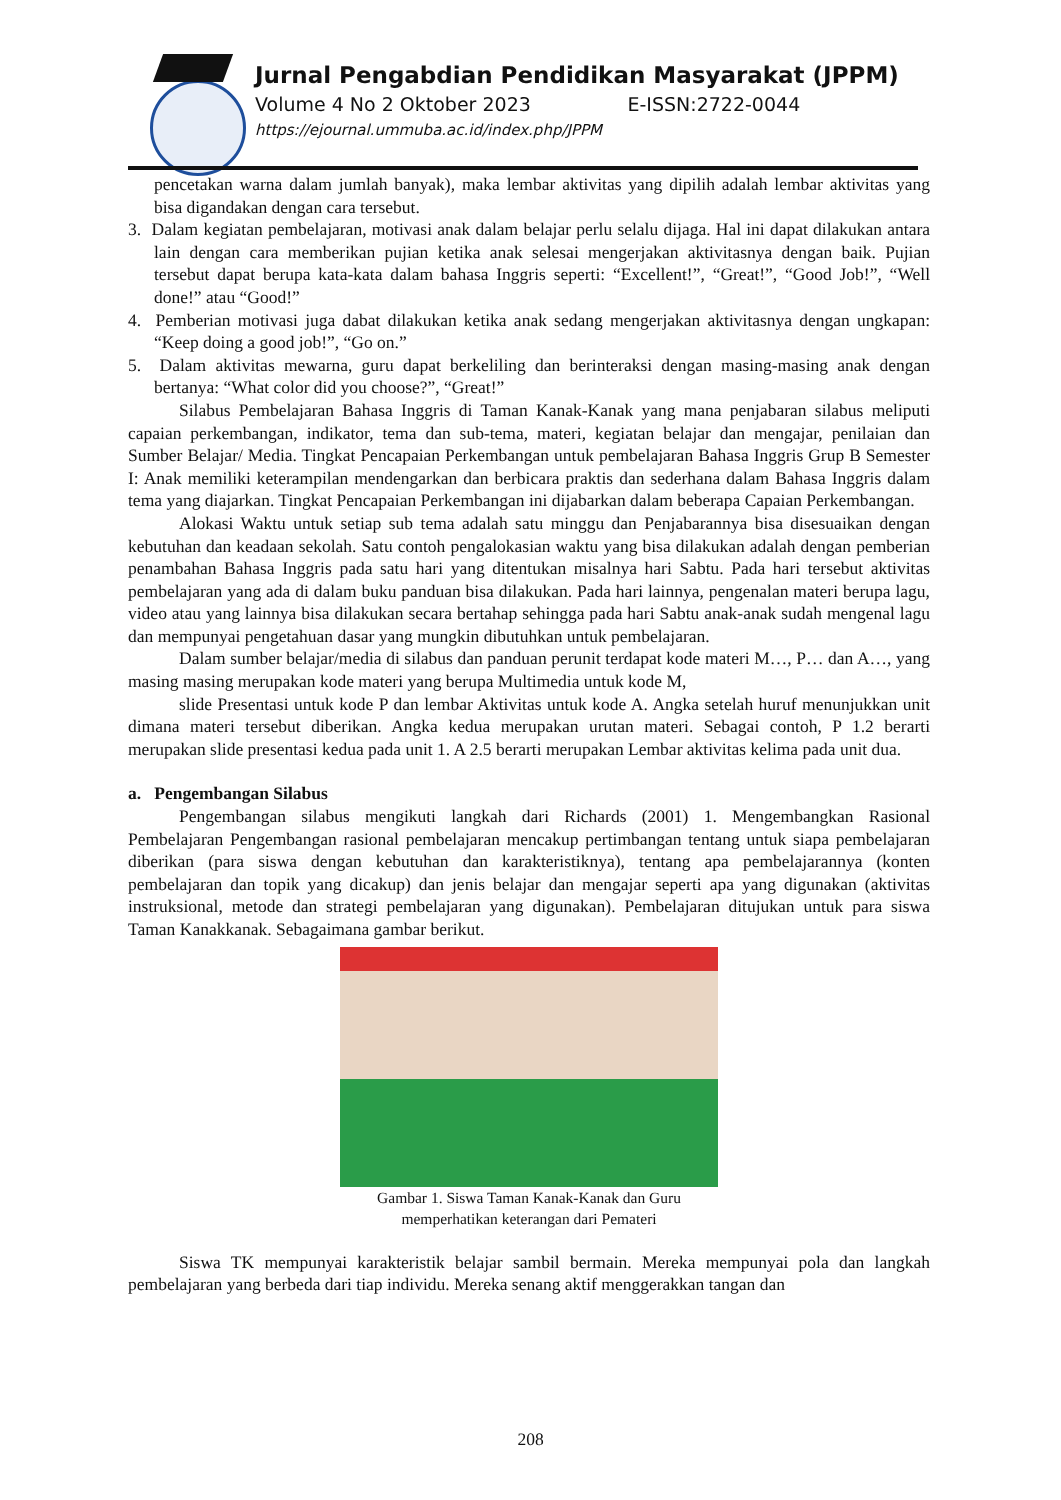Jurnal Pengabdian Pendidikan Masyarakat (JPPM)
Volume 4 No 2 Oktober 2023 E-ISSN:2722-0044
https://ejournal.ummuba.ac.id/index.php/JPPM
pencetakan warna dalam jumlah banyak), maka lembar aktivitas yang dipilih adalah lembar aktivitas yang bisa digandakan dengan cara tersebut.
3. Dalam kegiatan pembelajaran, motivasi anak dalam belajar perlu selalu dijaga. Hal ini dapat dilakukan antara lain dengan cara memberikan pujian ketika anak selesai mengerjakan aktivitasnya dengan baik. Pujian tersebut dapat berupa kata-kata dalam bahasa Inggris seperti: “Excellent!”, “Great!”, “Good Job!”, “Well done!” atau “Good!”
4. Pemberian motivasi juga dabat dilakukan ketika anak sedang mengerjakan aktivitasnya dengan ungkapan: “Keep doing a good job!”, “Go on.”
5. Dalam aktivitas mewarna, guru dapat berkeliling dan berinteraksi dengan masing-masing anak dengan bertanya: “What color did you choose?”, “Great!”
Silabus Pembelajaran Bahasa Inggris di Taman Kanak-Kanak yang mana penjabaran silabus meliputi capaian perkembangan, indikator, tema dan sub-tema, materi, kegiatan belajar dan mengajar, penilaian dan Sumber Belajar/ Media. Tingkat Pencapaian Perkembangan untuk pembelajaran Bahasa Inggris Grup B Semester I: Anak memiliki keterampilan mendengarkan dan berbicara praktis dan sederhana dalam Bahasa Inggris dalam tema yang diajarkan. Tingkat Pencapaian Perkembangan ini dijabarkan dalam beberapa Capaian Perkembangan.
Alokasi Waktu untuk setiap sub tema adalah satu minggu dan Penjabarannya bisa disesuaikan dengan kebutuhan dan keadaan sekolah. Satu contoh pengalokasian waktu yang bisa dilakukan adalah dengan pemberian penambahan Bahasa Inggris pada satu hari yang ditentukan misalnya hari Sabtu. Pada hari tersebut aktivitas pembelajaran yang ada di dalam buku panduan bisa dilakukan. Pada hari lainnya, pengenalan materi berupa lagu, video atau yang lainnya bisa dilakukan secara bertahap sehingga pada hari Sabtu anak-anak sudah mengenal lagu dan mempunyai pengetahuan dasar yang mungkin dibutuhkan untuk pembelajaran.
Dalam sumber belajar/media di silabus dan panduan perunit terdapat kode materi M…, P… dan A…, yang masing masing merupakan kode materi yang berupa Multimedia untuk kode M,
slide Presentasi untuk kode P dan lembar Aktivitas untuk kode A. Angka setelah huruf menunjukkan unit dimana materi tersebut diberikan. Angka kedua merupakan urutan materi. Sebagai contoh, P 1.2 berarti merupakan slide presentasi kedua pada unit 1. A 2.5 berarti merupakan Lembar aktivitas kelima pada unit dua.
a. Pengembangan Silabus
Pengembangan silabus mengikuti langkah dari Richards (2001) 1. Mengembangkan Rasional Pembelajaran Pengembangan rasional pembelajaran mencakup pertimbangan tentang untuk siapa pembelajaran diberikan (para siswa dengan kebutuhan dan karakteristiknya), tentang apa pembelajarannya (konten pembelajaran dan topik yang dicakup) dan jenis belajar dan mengajar seperti apa yang digunakan (aktivitas instruksional, metode dan strategi pembelajaran yang digunakan). Pembelajaran ditujukan untuk para siswa Taman Kanakkanak. Sebagaimana gambar berikut.
Gambar 1. Siswa Taman Kanak-Kanak dan Guru
memperhatikan keterangan dari Pemateri
Siswa TK mempunyai karakteristik belajar sambil bermain. Mereka mempunyai pola dan langkah pembelajaran yang berbeda dari tiap individu. Mereka senang aktif menggerakkan tangan dan
208